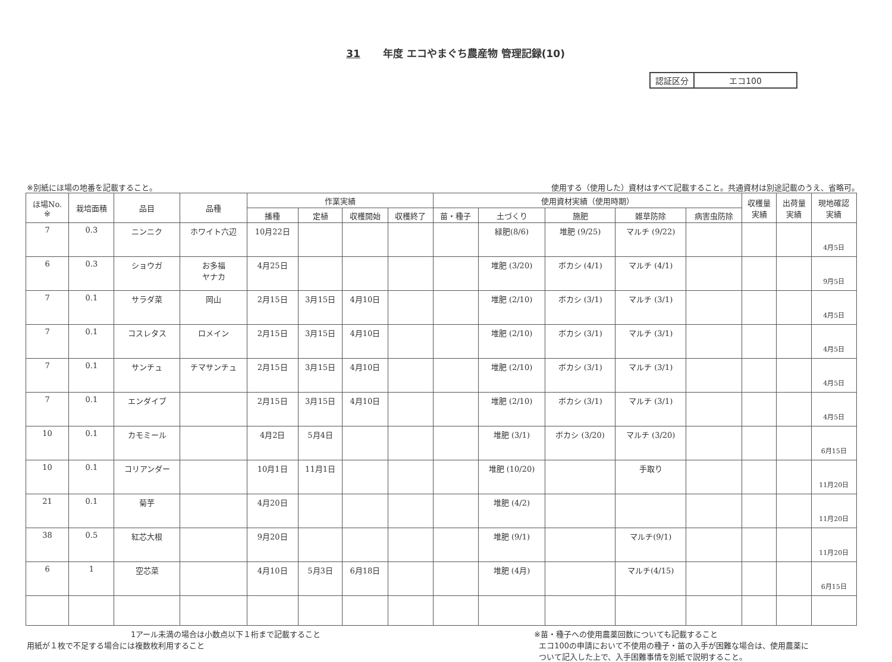31 年度 エコやまぐち農産物 管理記録(10)
| 認証区分 | エコ100 |
※別紙にほ場の地番を記載すること。 使用する（使用した）資材はすべて記載すること。共通資材は別途記載のうえ、省略可。
| ほ場No. ※ | 栽培面積 | 品目 | 品種 | 作業実績 | | | | 使用資材実績（使用時期） | | | | | 収穫量 実績 | 出荷量 実績 | 現地確認 実績 |
| --- | --- | --- | --- | --- | --- | --- | --- | --- | --- | --- | --- | --- | --- | --- | --- |
| | | | | 播種 | 定植 | 収穫開始 | 収穫終了 | 苗・種子 | 土づくり | 施肥 | 雑草防除 | 病害虫防除 | | | |
| 7 | 0.3 | ニンニク | ホワイト六辺 | 10月22日 | | | | | 緑肥(8/6) | 堆肥 (9/25) | マルチ (9/22) | | | | 4月5日 |
| 6 | 0.3 | ショウガ | お多福 ヤナカ | 4月25日 | | | | | 堆肥 (3/20) | ボカシ (4/1) | マルチ (4/1) | | | | 9月5日 |
| 7 | 0.1 | サラダ菜 | 岡山 | 2月15日 | 3月15日 | 4月10日 | | | 堆肥 (2/10) | ボカシ (3/1) | マルチ (3/1) | | | | 4月5日 |
| 7 | 0.1 | コスレタス | ロメイン | 2月15日 | 3月15日 | 4月10日 | | | 堆肥 (2/10) | ボカシ (3/1) | マルチ (3/1) | | | | 4月5日 |
| 7 | 0.1 | サンチュ | チマサンチュ | 2月15日 | 3月15日 | 4月10日 | | | 堆肥 (2/10) | ボカシ (3/1) | マルチ (3/1) | | | | 4月5日 |
| 7 | 0.1 | エンダイブ | | 2月15日 | 3月15日 | 4月10日 | | | 堆肥 (2/10) | ボカシ (3/1) | マルチ (3/1) | | | | 4月5日 |
| 10 | 0.1 | カモミール | | 4月2日 | 5月4日 | | | | 堆肥 (3/1) | ボカシ (3/20) | マルチ (3/20) | | | | 6月15日 |
| 10 | 0.1 | コリアンダー | | 10月1日 | 11月1日 | | | | 堆肥 (10/20) | | 手取り | | | | 11月20日 |
| 21 | 0.1 | 菊芋 | | 4月20日 | | | | | 堆肥 (4/2) | | | | | | 11月20日 |
| 38 | 0.5 | 紅芯大根 | | 9月20日 | | | | | 堆肥 (9/1) | | マルチ(9/1) | | | | 11月20日 |
| 6 | 1 | 空芯菜 | | 4月10日 | 5月3日 | 6月18日 | | | 堆肥 (4月) | | マルチ(4/15) | | | | 6月15日 |
1アール未満の場合は小数点以下１桁まで記載すること
用紙が１枚で不足する場合には複数枚利用すること
※苗・種子への使用農薬回数についても記載すること
エコ100の申請において不使用の種子・苗の入手が困難な場合は、使用農薬に
ついて記入した上で、入手困難事情を別紙で説明すること。